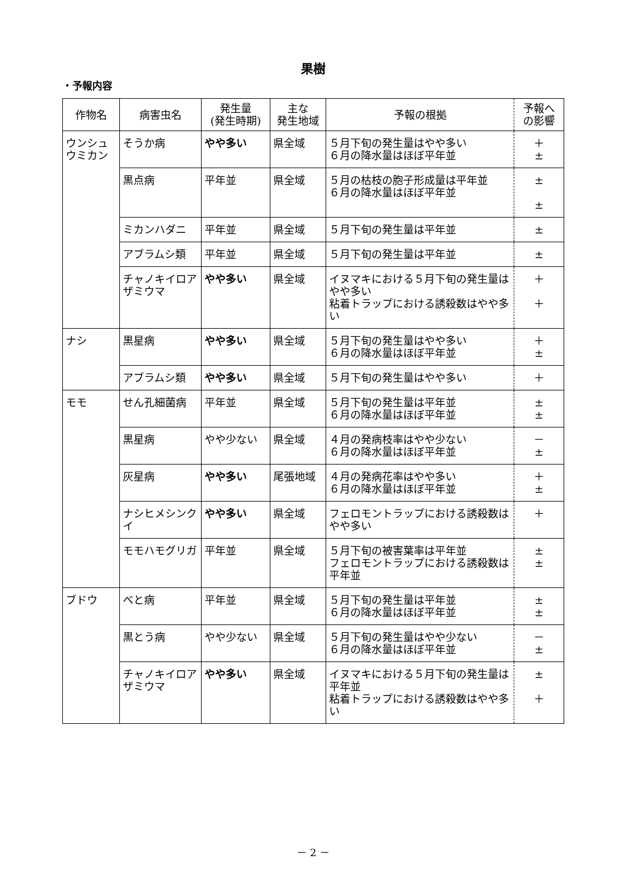果樹
・予報内容
| 作物名 | 病害虫名 | 発生量 (発生時期) | 主な 発生地域 | 予報の根拠 | 予報へ の影響 |
| --- | --- | --- | --- | --- | --- |
| ウンシュウミカン | そうか病 | やや多い | 県全域 | ５月下旬の発生量はやや多い ６月の降水量はほぼ平年並 | ＋ ± |
| | 黒点病 | 平年並 | 県全域 | ５月の枯枝の胞子形成量は平年並 ６月の降水量はほぼ平年並 | ± ± |
| | ミカンハダニ | 平年並 | 県全域 | ５月下旬の発生量は平年並 | ± |
| | アブラムシ類 | 平年並 | 県全域 | ５月下旬の発生量は平年並 | ± |
| | チャノキイロアザミウマ | やや多い | 県全域 | イヌマキにおける５月下旬の発生量はやや多い 粘着トラップにおける誘殺数はやや多い | ＋ ＋ |
| ナシ | 黒星病 | やや多い | 県全域 | ５月下旬の発生量はやや多い ６月の降水量はほぼ平年並 | ＋ ± |
| | アブラムシ類 | やや多い | 県全域 | ５月下旬の発生量はやや多い | ＋ |
| モモ | せん孔細菌病 | 平年並 | 県全域 | ５月下旬の発生量は平年並 ６月の降水量はほぼ平年並 | ± ± |
| | 黒星病 | やや少ない | 県全域 | ４月の発病枝率はやや少ない ６月の降水量はほぼ平年並 | － ± |
| | 灰星病 | やや多い | 尾張地域 | ４月の発病花率はやや多い ６月の降水量はほぼ平年並 | ＋ ± |
| | ナシヒメシンクイ | やや多い | 県全域 | フェロモントラップにおける誘殺数はやや多い | ＋ |
| | モモハモグリガ | 平年並 | 県全域 | ５月下旬の被害葉率は平年並 フェロモントラップにおける誘殺数は平年並 | ± ± |
| ブドウ | べと病 | 平年並 | 県全域 | ５月下旬の発生量は平年並 ６月の降水量はほぼ平年並 | ± ± |
| | 黒とう病 | やや少ない | 県全域 | ５月下旬の発生量はやや少ない ６月の降水量はほぼ平年並 | － ± |
| | チャノキイロアザミウマ | やや多い | 県全域 | イヌマキにおける５月下旬の発生量は平年並 粘着トラップにおける誘殺数はやや多い | ± ＋ |
－ 2 －